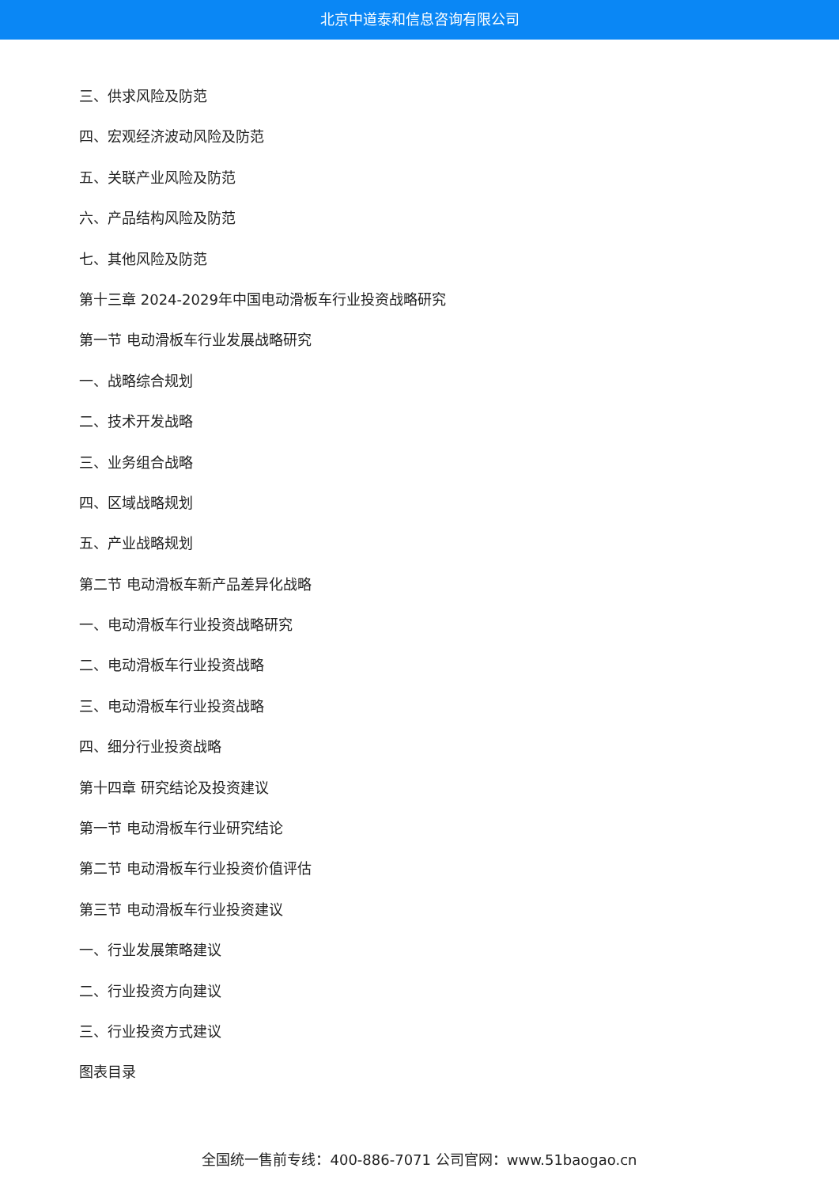北京中道泰和信息咨询有限公司
三、供求风险及防范
四、宏观经济波动风险及防范
五、关联产业风险及防范
六、产品结构风险及防范
七、其他风险及防范
第十三章 2024-2029年中国电动滑板车行业投资战略研究
第一节 电动滑板车行业发展战略研究
一、战略综合规划
二、技术开发战略
三、业务组合战略
四、区域战略规划
五、产业战略规划
第二节 电动滑板车新产品差异化战略
一、电动滑板车行业投资战略研究
二、电动滑板车行业投资战略
三、电动滑板车行业投资战略
四、细分行业投资战略
第十四章 研究结论及投资建议
第一节 电动滑板车行业研究结论
第二节 电动滑板车行业投资价值评估
第三节 电动滑板车行业投资建议
一、行业发展策略建议
二、行业投资方向建议
三、行业投资方式建议
图表目录
全国统一售前专线：400-886-7071 公司官网：www.51baogao.cn